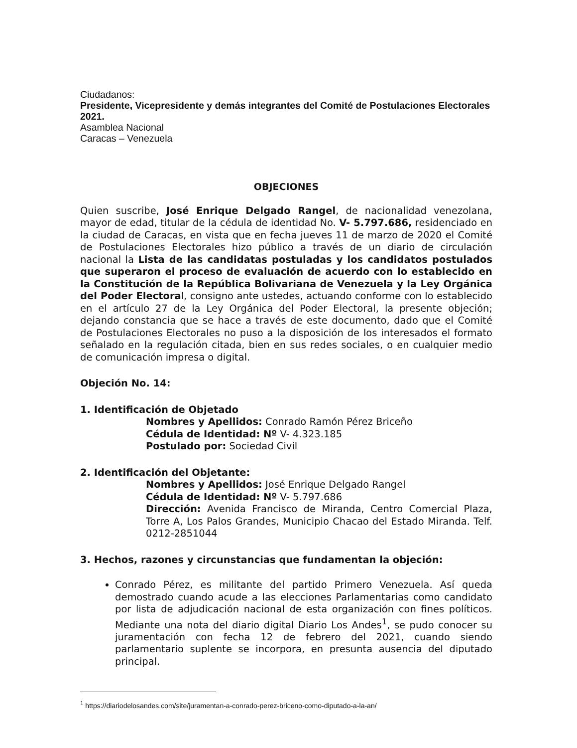Ciudadanos:
Presidente, Vicepresidente y demás integrantes del Comité de Postulaciones Electorales 2021.
Asamblea Nacional
Caracas – Venezuela
OBJECIONES
Quien suscribe, José Enrique Delgado Rangel, de nacionalidad venezolana, mayor de edad, titular de la cédula de identidad No. V- 5.797.686, residenciado en la ciudad de Caracas, en vista que en fecha jueves 11 de marzo de 2020 el Comité de Postulaciones Electorales hizo público a través de un diario de circulación nacional la Lista de las candidatas postuladas y los candidatos postulados que superaron el proceso de evaluación de acuerdo con lo establecido en la Constitución de la República Bolivariana de Venezuela y la Ley Orgánica del Poder Electoral, consigno ante ustedes, actuando conforme con lo establecido en el artículo 27 de la Ley Orgánica del Poder Electoral, la presente objeción; dejando constancia que se hace a través de este documento, dado que el Comité de Postulaciones Electorales no puso a la disposición de los interesados el formato señalado en la regulación citada, bien en sus redes sociales, o en cualquier medio de comunicación impresa o digital.
Objeción No. 14:
1. Identificación de Objetado
Nombres y Apellidos: Conrado Ramón Pérez Briceño
Cédula de Identidad: Nº V- 4.323.185
Postulado por: Sociedad Civil
2. Identificación del Objetante:
Nombres y Apellidos: José Enrique Delgado Rangel
Cédula de Identidad: Nº V- 5.797.686
Dirección: Avenida Francisco de Miranda, Centro Comercial Plaza, Torre A, Los Palos Grandes, Municipio Chacao del Estado Miranda. Telf. 0212-2851044
3. Hechos, razones y circunstancias que fundamentan la objeción:
Conrado Pérez, es militante del partido Primero Venezuela. Así queda demostrado cuando acude a las elecciones Parlamentarias como candidato por lista de adjudicación nacional de esta organización con fines políticos. Mediante una nota del diario digital Diario Los Andes<sup>1</sup>, se pudo conocer su juramentación con fecha 12 de febrero del 2021, cuando siendo parlamentario suplente se incorpora, en presunta ausencia del diputado principal.
<sup>1</sup> https://diariodelosandes.com/site/juramentan-a-conrado-perez-briceno-como-diputado-a-la-an/